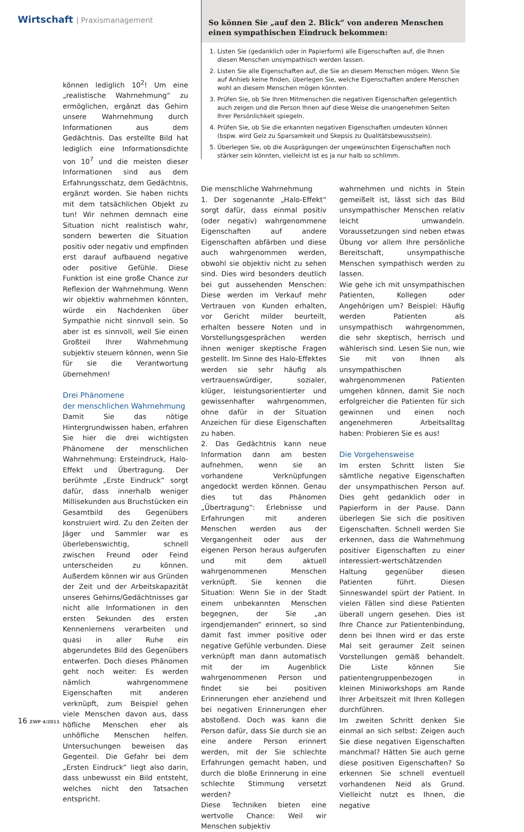Wirtschaft | Praxismanagement
So können Sie „auf den 2. Blick“ von anderen Menschen einen sympathischen Eindruck bekommen:
1. Listen Sie (gedanklich oder in Papierform) alle Eigenschaften auf, die Ihnen diesen Menschen unsympathisch werden lassen.
2. Listen Sie alle Eigenschaften auf, die Sie an diesem Menschen mögen. Wenn Sie auf Anhieb keine finden, überlegen Sie, welche Eigenschaften andere Menschen wohl an diesem Menschen mögen könnten.
3. Prüfen Sie, ob Sie Ihren Mitmenschen die negativen Eigenschaften gelegentlich auch zeigen und die Person Ihnen auf diese Weise die unangenehmen Seiten Ihrer Persönlichkeit spiegeln.
4. Prüfen Sie, ob Sie die erkannten negativen Eigenschaften umdeuten können (bspw. wird Geiz zu Sparsamkeit und Skepsis zu Qualitätsbewusstsein).
5. Überlegen Sie, ob die Ausprägungen der ungewünschten Eigenschaften noch stärker sein könnten, vielleicht ist es ja nur halb so schlimm.
können lediglich 10<sup>2</sup>! Um eine „realistische Wahrnehmung“ zu ermöglichen, ergänzt das Gehirn unsere Wahrnehmung durch Informationen aus dem Gedächtnis. Das erstellte Bild hat lediglich eine Informationsdichte von 10<sup>7</sup> und die meisten dieser Informationen sind aus dem Erfahrungsschatz, dem Gedächtnis, ergänzt worden. Sie haben nichts mit dem tatsächlichen Objekt zu tun! Wir nehmen demnach eine Situation nicht realistisch wahr, sondern bewerten die Situation positiv oder negativ und empfinden erst darauf aufbauend negative oder positive Gefühle. Diese Funktion ist eine große Chance zur Reflexion der Wahrnehmung. Wenn wir objektiv wahrnehmen könnten, würde ein Nachdenken über Sympathie nicht sinnvoll sein. So aber ist es sinnvoll, weil Sie einen Großteil Ihrer Wahrnehmung subjektiv steuern können, wenn Sie für sie die Verantwortung übernehmen!
Drei Phänomene
der menschlichen Wahrnehmung
Damit Sie das nötige Hintergrundwissen haben, erfahren Sie hier die drei wichtigsten Phänomene der menschlichen Wahrnehmung: Ersteindruck, Halo-Effekt und Übertragung. Der berühmte „Erste Eindruck“ sorgt dafür, dass innerhalb weniger Millisekunden aus Bruchstücken ein Gesamtbild des Gegenübers konstruiert wird. Zu den Zeiten der Jäger und Sammler war es überlebenswichtig, schnell zwischen Freund oder Feind unterscheiden zu können. Außerdem können wir aus Gründen der Zeit und der Arbeitskapazität unseres Gehirns/Gedächtnisses gar nicht alle Informationen in den ersten Sekunden des ersten Kennenlernens verarbeiten und quasi in aller Ruhe ein abgerundetes Bild des Gegenübers entwerfen. Doch dieses Phänomen geht noch weiter: Es werden nämlich wahrgenommene Eigenschaften mit anderen verknüpft, zum Beispiel gehen viele Menschen davon aus, dass höfliche Menschen eher als unhöfliche Menschen helfen. Untersuchungen beweisen das Gegenteil. Die Gefahr bei dem „Ersten Eindruck“ liegt also darin, dass unbewusst ein Bild entsteht, welches nicht den Tatsachen entspricht.
Die menschliche Wahrnehmung
1. Der sogenannte „Halo-Effekt“ sorgt dafür, dass einmal positiv (oder negativ) wahrgenommene Eigenschaften auf andere Eigenschaften abfärben und diese auch wahrgenommen werden, obwohl sie objektiv nicht zu sehen sind. Dies wird besonders deutlich bei gut aussehenden Menschen: Diese werden im Verkauf mehr Vertrauen von Kunden erhalten, vor Gericht milder beurteilt, erhalten bessere Noten und in Vorstellungsgesprächen werden ihnen weniger skeptische Fragen gestellt. Im Sinne des Halo-Effektes werden sie sehr häufig als vertrauenswürdiger, sozialer, klüger, leistungsorientierter und gewissenhafter wahrgenommen, ohne dafür in der Situation Anzeichen für diese Eigenschaften zu haben.
2. Das Gedächtnis kann neue Information dann am besten aufnehmen, wenn sie an vorhandene Verknüpfungen angedockt werden können. Genau dies tut das Phänomen „Übertragung“: Erlebnisse und Erfahrungen mit anderen Menschen werden aus der Vergangenheit oder aus der eigenen Person heraus aufgerufen und mit dem aktuell wahrgenommenen Menschen verknüpft. Sie kennen die Situation: Wenn Sie in der Stadt einem unbekannten Menschen begegnen, der Sie „an irgendjemanden“ erinnert, so sind damit fast immer positive oder negative Gefühle verbunden. Diese verknüpft man dann automatisch mit der im Augenblick wahrgenommenen Person und findet sie bei positiven Erinnerungen eher anziehend und bei negativen Erinnerungen eher abstoßend. Doch was kann die Person dafür, dass Sie durch sie an eine andere Person erinnert werden, mit der Sie schlechte Erfahrungen gemacht haben, und durch die bloße Erinnerung in eine schlechte Stimmung versetzt werden?
Diese Techniken bieten eine wertvolle Chance: Weil wir Menschen subjektiv
wahrnehmen und nichts in Stein gemeißelt ist, lässt sich das Bild unsympathischer Menschen relativ leicht umwandeln. Voraussetzungen sind neben etwas Übung vor allem Ihre persönliche Bereitschaft, unsympathische Menschen sympathisch werden zu lassen.
Wie gehe ich mit unsympathischen Patienten, Kollegen oder Angehörigen um? Beispiel: Häufig werden Patienten als unsympathisch wahrgenommen, die sehr skeptisch, herrisch und wählerisch sind. Lesen Sie nun, wie Sie mit von Ihnen als unsympathischen wahrgenommenen Patienten umgehen können, damit Sie noch erfolgreicher die Patienten für sich gewinnen und einen noch angenehmeren Arbeitsalltag haben: Probieren Sie es aus!
Die Vorgehensweise
Im ersten Schritt listen Sie sämtliche negative Eigenschaften der unsympathischen Person auf. Dies geht gedanklich oder in Papierform in der Pause. Dann überlegen Sie sich die positiven Eigenschaften. Schnell werden Sie erkennen, dass die Wahrnehmung positiver Eigenschaften zu einer interessiert-wertschätzenden Haltung gegenüber diesen Patienten führt. Diesen Sinneswandel spürt der Patient. In vielen Fällen sind diese Patienten überall ungern gesehen. Dies ist Ihre Chance zur Patientenbindung, denn bei Ihnen wird er das erste Mal seit geraumer Zeit seinen Vorstellungen gemäß behandelt. Die Liste können Sie patientengruppenbezogen in kleinen Miniworkshops am Rande Ihrer Arbeitszeit mit Ihren Kollegen durchführen.
Im zweiten Schritt denken Sie einmal an sich selbst: Zeigen auch Sie diese negativen Eigenschaften manchmal? Hätten Sie auch gerne diese positiven Eigenschaften? So erkennen Sie schnell eventuell vorhandenen Neid als Grund. Vielleicht nutzt es Ihnen, die negative
16 ZWP 4/2011